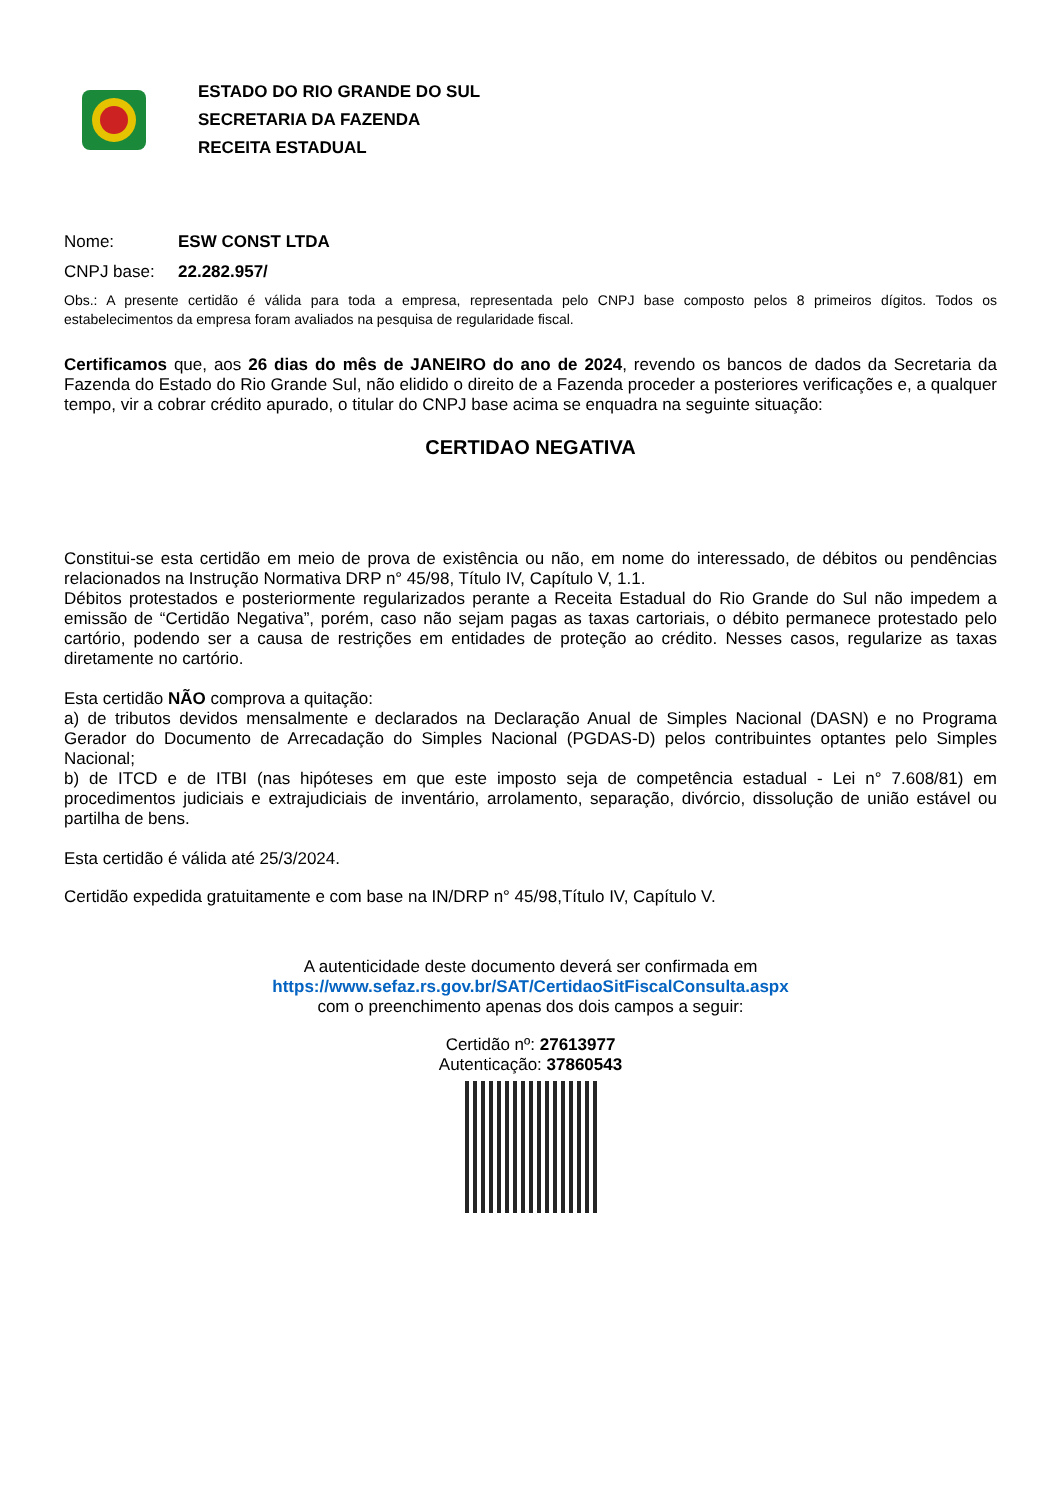ESTADO DO RIO GRANDE DO SUL
SECRETARIA DA FAZENDA
RECEITA ESTADUAL
Nome: ESW CONST LTDA
CNPJ base: 22.282.957/
Obs.: A presente certidão é válida para toda a empresa, representada pelo CNPJ base composto pelos 8 primeiros dígitos. Todos os estabelecimentos da empresa foram avaliados na pesquisa de regularidade fiscal.
Certificamos que, aos 26 dias do mês de JANEIRO do ano de 2024, revendo os bancos de dados da Secretaria da Fazenda do Estado do Rio Grande Sul, não elidido o direito de a Fazenda proceder a posteriores verificações e, a qualquer tempo, vir a cobrar crédito apurado, o titular do CNPJ base acima se enquadra na seguinte situação:
CERTIDAO NEGATIVA
Constitui-se esta certidão em meio de prova de existência ou não, em nome do interessado, de débitos ou pendências relacionados na Instrução Normativa DRP n° 45/98, Título IV, Capítulo V, 1.1.
Débitos protestados e posteriormente regularizados perante a Receita Estadual do Rio Grande do Sul não impedem a emissão de “Certidão Negativa”, porém, caso não sejam pagas as taxas cartoriais, o débito permanece protestado pelo cartório, podendo ser a causa de restrições em entidades de proteção ao crédito. Nesses casos, regularize as taxas diretamente no cartório.
Esta certidão NÃO comprova a quitação:
a) de tributos devidos mensalmente e declarados na Declaração Anual de Simples Nacional (DASN) e no Programa Gerador do Documento de Arrecadação do Simples Nacional (PGDAS-D) pelos contribuintes optantes pelo Simples Nacional;
b) de ITCD e de ITBI (nas hipóteses em que este imposto seja de competência estadual - Lei n° 7.608/81) em procedimentos judiciais e extrajudiciais de inventário, arrolamento, separação, divórcio, dissolução de união estável ou partilha de bens.
Esta certidão é válida até 25/3/2024.
Certidão expedida gratuitamente e com base na IN/DRP n° 45/98,Título IV, Capítulo V.
A autenticidade deste documento deverá ser confirmada em
https://www.sefaz.rs.gov.br/SAT/CertidaoSitFiscalConsulta.aspx
com o preenchimento apenas dos dois campos a seguir:
Certidão nº: 27613977
Autenticação: 37860543